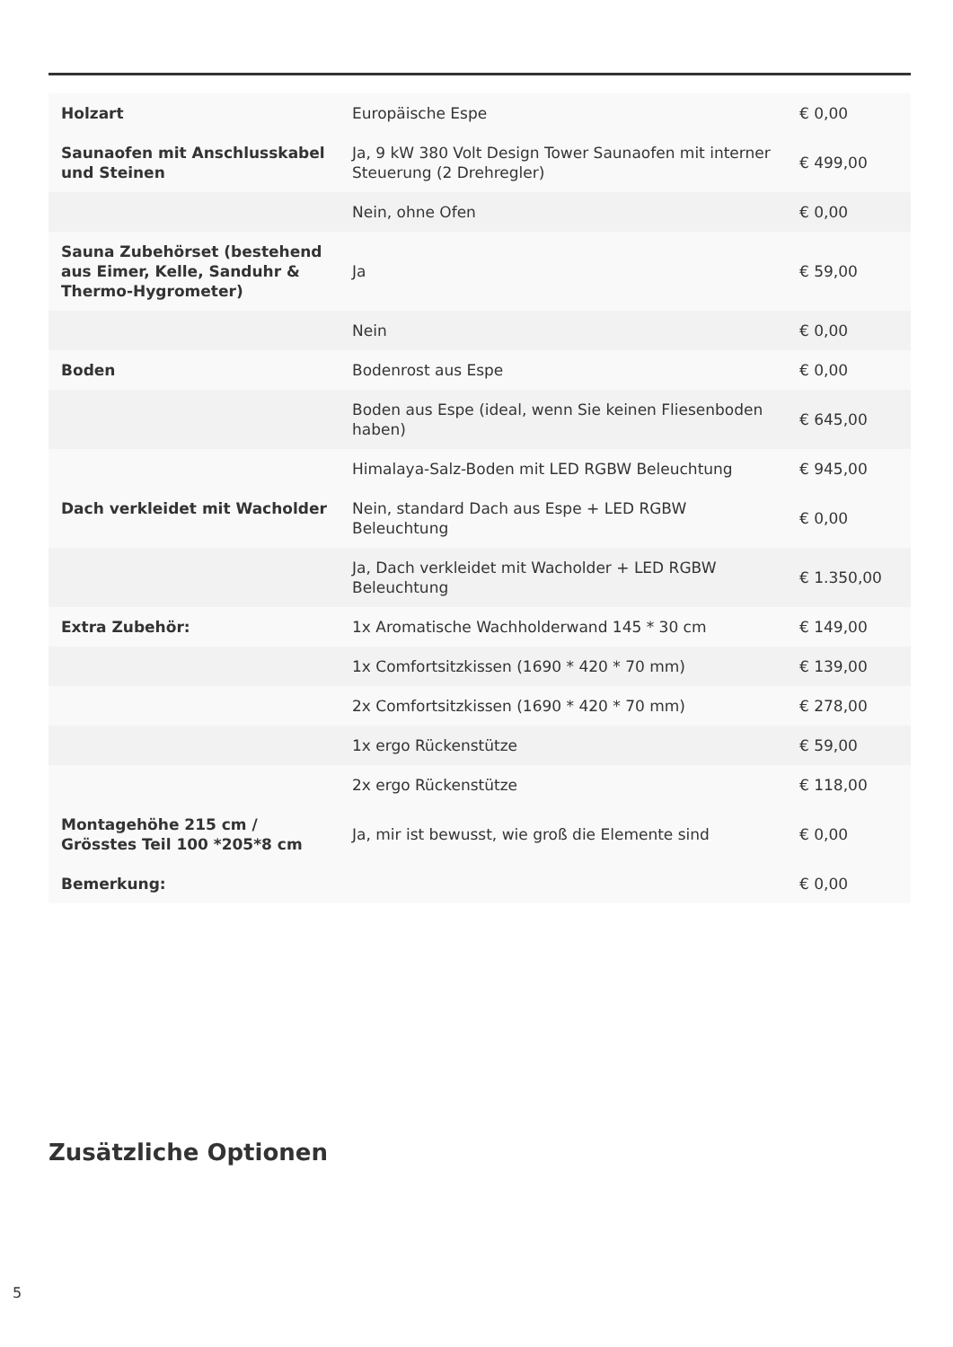| Holzart | Europäische Espe | € 0,00 |
| Saunaofen mit Anschlusskabel und Steinen | Ja, 9 kW 380 Volt Design Tower Saunaofen mit interner Steuerung (2 Drehregler) | € 499,00 |
| | Nein, ohne Ofen | € 0,00 |
| Sauna Zubehörset (bestehend aus Eimer, Kelle, Sanduhr & Thermo-Hygrometer) | Ja | € 59,00 |
| | Nein | € 0,00 |
| Boden | Bodenrost aus Espe | € 0,00 |
| | Boden aus Espe (ideal, wenn Sie keinen Fliesenboden haben) | € 645,00 |
| | Himalaya-Salz-Boden mit LED RGBW Beleuchtung | € 945,00 |
| Dach verkleidet mit Wacholder | Nein, standard Dach aus Espe + LED RGBW Beleuchtung | € 0,00 |
| | Ja, Dach verkleidet mit Wacholder + LED RGBW Beleuchtung | € 1.350,00 |
| Extra Zubehör: | 1x Aromatische Wachholderwand 145 * 30 cm | € 149,00 |
| | 1x Comfortsitzkissen (1690 * 420 * 70 mm) | € 139,00 |
| | 2x Comfortsitzkissen (1690 * 420 * 70 mm) | € 278,00 |
| | 1x ergo Rückenstütze | € 59,00 |
| | 2x ergo Rückenstütze | € 118,00 |
| Montagehöhe 215 cm / Grösstes Teil 100 *205*8 cm | Ja, mir ist bewusst, wie groß die Elemente sind | € 0,00 |
| Bemerkung: | | € 0,00 |
Zusätzliche Optionen
5